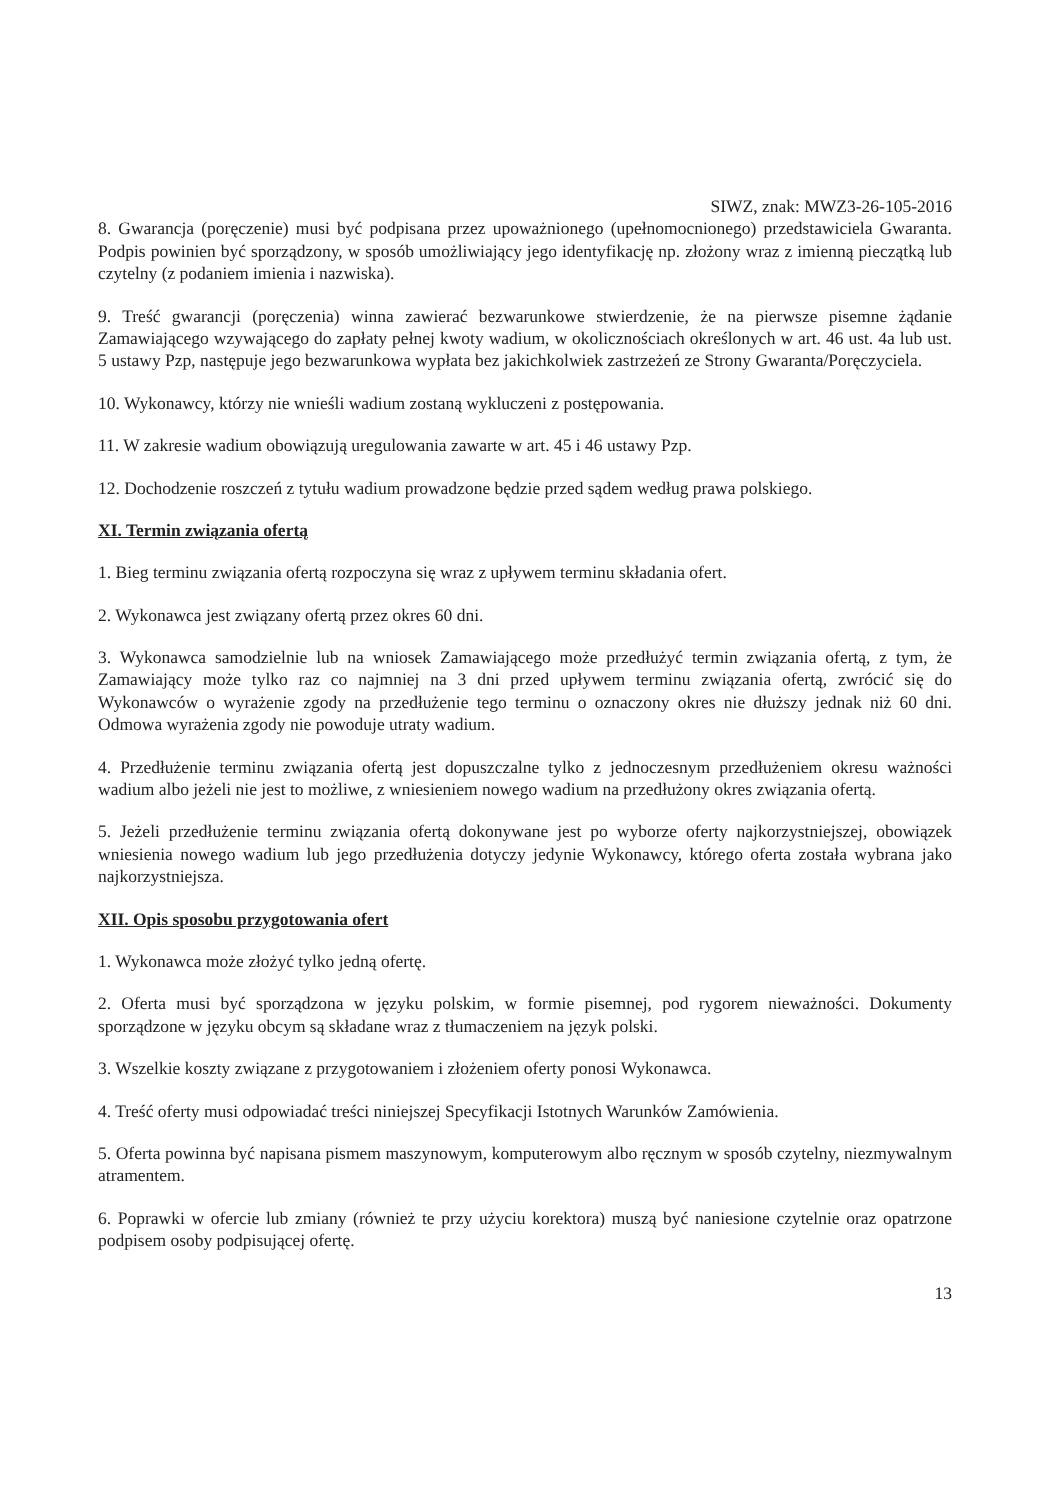SIWZ, znak: MWZ3-26-105-2016
8. Gwarancja (poręczenie) musi być podpisana przez upoważnionego (upełnomocnionego) przedstawiciela Gwaranta. Podpis powinien być sporządzony, w sposób umożliwiający jego identyfikację np. złożony wraz z imienną pieczątką lub czytelny (z podaniem imienia i nazwiska).
9. Treść gwarancji (poręczenia) winna zawierać bezwarunkowe stwierdzenie, że na pierwsze pisemne żądanie Zamawiającego wzywającego do zapłaty pełnej kwoty wadium, w okolicznościach określonych w art. 46 ust. 4a lub ust. 5 ustawy Pzp, następuje jego bezwarunkowa wypłata bez jakichkolwiek zastrzeżeń ze Strony Gwaranta/Poręczyciela.
10. Wykonawcy, którzy nie wnieśli wadium zostaną wykluczeni z postępowania.
11. W zakresie wadium obowiązują uregulowania zawarte w art. 45 i 46 ustawy Pzp.
12. Dochodzenie roszczeń z tytułu wadium prowadzone będzie przed sądem według prawa polskiego.
XI. Termin związania ofertą
1. Bieg terminu związania ofertą rozpoczyna się wraz z upływem terminu składania ofert.
2. Wykonawca jest związany ofertą przez okres 60 dni.
3. Wykonawca samodzielnie lub na wniosek Zamawiającego może przedłużyć termin związania ofertą, z tym, że Zamawiający może tylko raz co najmniej na 3 dni przed upływem terminu związania ofertą, zwrócić się do Wykonawców o wyrażenie zgody na przedłużenie tego terminu o oznaczony okres nie dłuższy jednak niż 60 dni. Odmowa wyrażenia zgody nie powoduje utraty wadium.
4. Przedłużenie terminu związania ofertą jest dopuszczalne tylko z jednoczesnym przedłużeniem okresu ważności wadium albo jeżeli nie jest to możliwe, z wniesieniem nowego wadium na przedłużony okres związania ofertą.
5. Jeżeli przedłużenie terminu związania ofertą dokonywane jest po wyborze oferty najkorzystniejszej, obowiązek wniesienia nowego wadium lub jego przedłużenia dotyczy jedynie Wykonawcy, którego oferta została wybrana jako najkorzystniejsza.
XII. Opis sposobu przygotowania ofert
1. Wykonawca może złożyć tylko jedną ofertę.
2. Oferta musi być sporządzona w języku polskim, w formie pisemnej, pod rygorem nieważności. Dokumenty sporządzone w języku obcym są składane wraz z tłumaczeniem na język polski.
3. Wszelkie koszty związane z przygotowaniem i złożeniem oferty ponosi Wykonawca.
4. Treść oferty musi odpowiadać treści niniejszej Specyfikacji Istotnych Warunków Zamówienia.
5. Oferta powinna być napisana pismem maszynowym, komputerowym albo ręcznym w sposób czytelny, niezmywalnym atramentem.
6. Poprawki w ofercie lub zmiany (również te przy użyciu korektora) muszą być naniesione czytelnie oraz opatrzone podpisem osoby podpisującej ofertę.
13